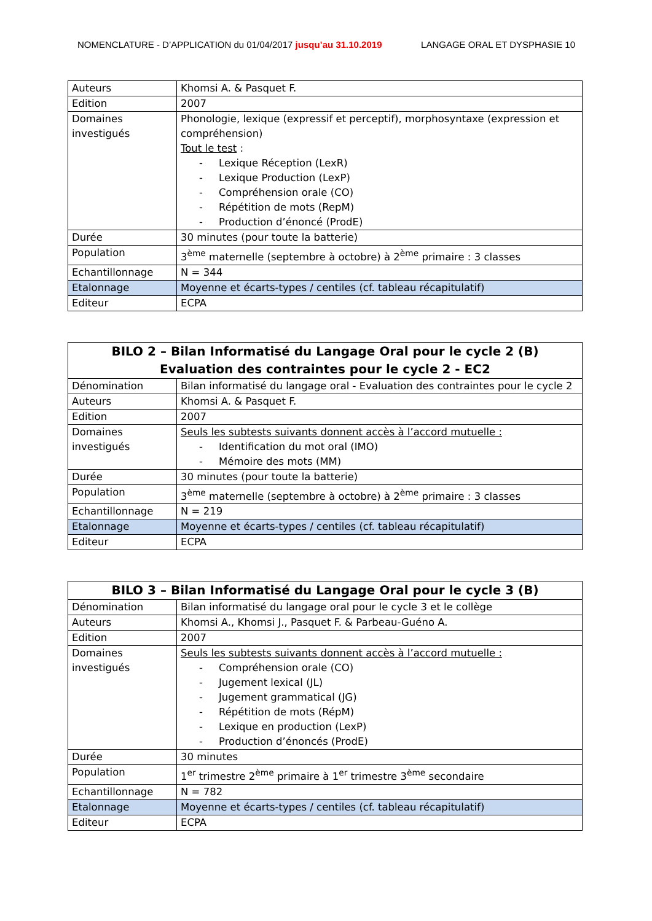NOMENCLATURE - D’APPLICATION du 01/04/2017 jusqu’au 31.10.2019 LANGAGE ORAL ET DYSPHASIE 10
| Auteurs | Khomsi A. & Pasquet F. |
| Edition | 2007 |
| Domaines investigués | Phonologie, lexique (expressif et perceptif), morphosyntaxe (expression et compréhension) Tout le test : Lexique Réception (LexR) Lexique Production (LexP) Compréhension orale (CO) Répétition de mots (RepM) Production d’énoncé (ProdE) |
| Durée | 30 minutes (pour toute la batterie) |
| Population | 3<sup>ème</sup> maternelle (septembre à octobre) à 2<sup>ème</sup> primaire : 3 classes |
| Echantillonnage | N = 344 |
| Etalonnage | Moyenne et écarts-types / centiles (cf. tableau récapitulatif) |
| Editeur | ECPA |
| BILO 2 – Bilan Informatisé du Langage Oral pour le cycle 2 (B) Evaluation des contraintes pour le cycle 2 - EC2 | |
| --- | --- |
| Dénomination | Bilan informatisé du langage oral - Evaluation des contraintes pour le cycle 2 |
| Auteurs | Khomsi A. & Pasquet F. |
| Edition | 2007 |
| Domaines investigués | Seuls les subtests suivants donnent accès à l’accord mutuelle : Identification du mot oral (IMO) Mémoire des mots (MM) |
| Durée | 30 minutes (pour toute la batterie) |
| Population | 3<sup>ème</sup> maternelle (septembre à octobre) à 2<sup>ème</sup> primaire : 3 classes |
| Echantillonnage | N = 219 |
| Etalonnage | Moyenne et écarts-types / centiles (cf. tableau récapitulatif) |
| Editeur | ECPA |
| BILO 3 – Bilan Informatisé du Langage Oral pour le cycle 3 (B) | |
| --- | --- |
| Dénomination | Bilan informatisé du langage oral pour le cycle 3 et le collège |
| Auteurs | Khomsi A., Khomsi J., Pasquet F. & Parbeau-Guéno A. |
| Edition | 2007 |
| Domaines investigués | Seuls les subtests suivants donnent accès à l’accord mutuelle : Compréhension orale (CO) Jugement lexical (JL) Jugement grammatical (JG) Répétition de mots (RépM) Lexique en production (LexP) Production d’énoncés (ProdE) |
| Durée | 30 minutes |
| Population | 1<sup>er</sup> trimestre 2<sup>ème</sup> primaire à 1<sup>er</sup> trimestre 3<sup>ème</sup> secondaire |
| Echantillonnage | N = 782 |
| Etalonnage | Moyenne et écarts-types / centiles (cf. tableau récapitulatif) |
| Editeur | ECPA |